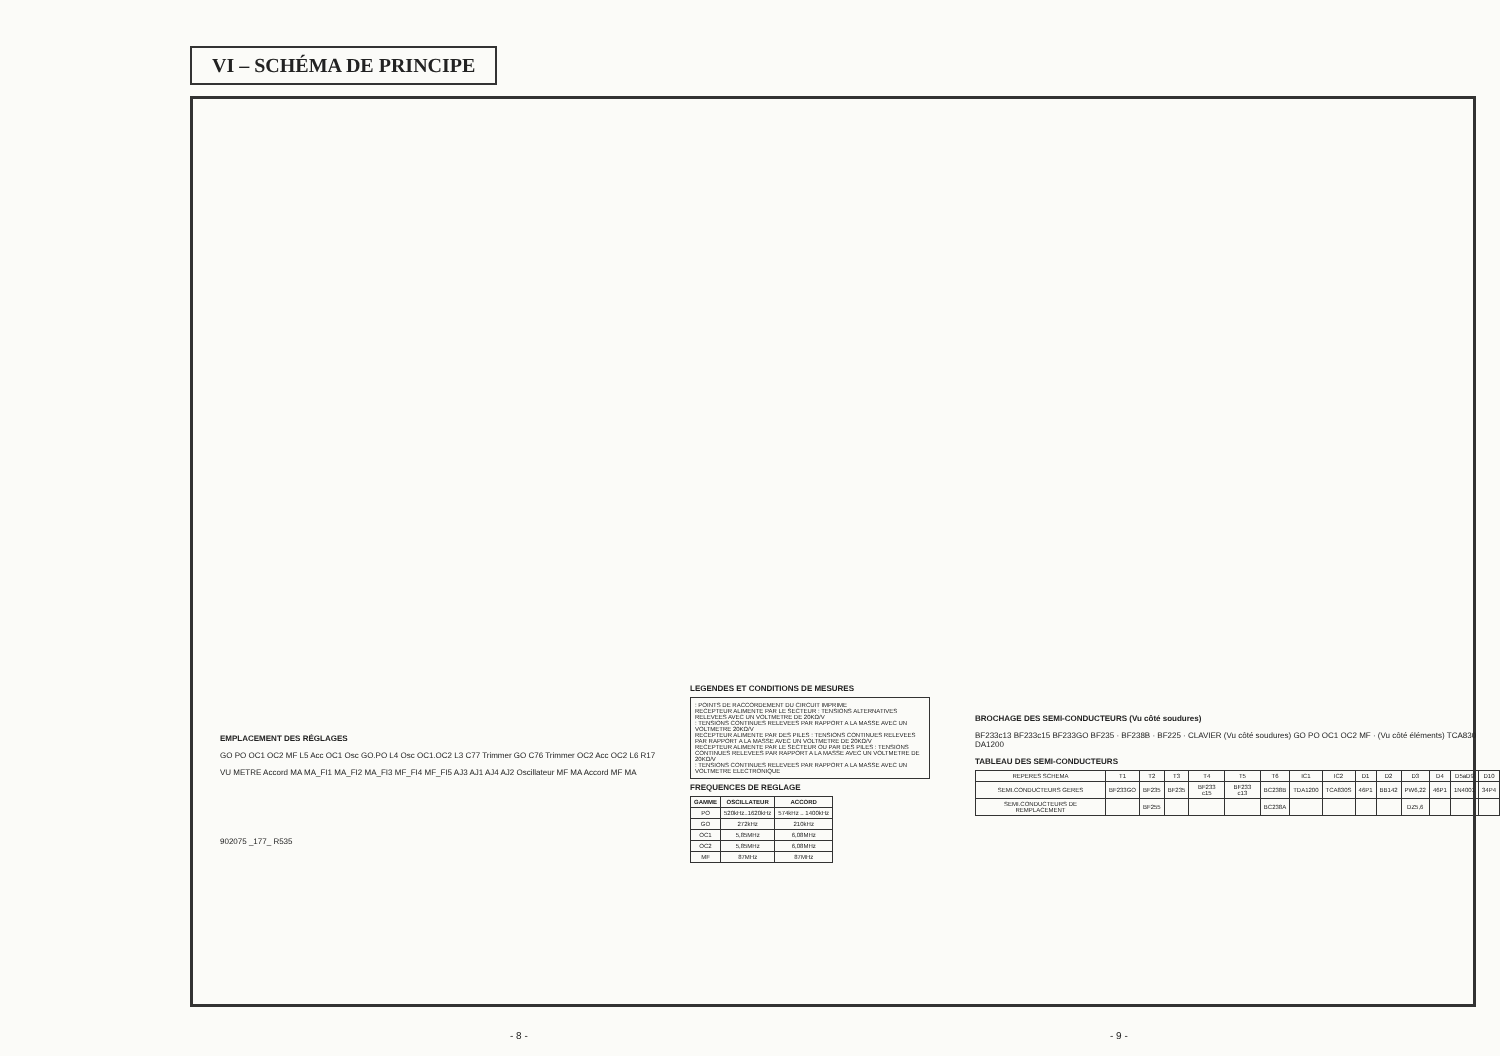VI – SCHÉMA DE PRINCIPE
EMPLACEMENT DES RÉGLAGES
GO PO OC1 OC2 MF L5 Acc OC1 Osc GO.PO L4 Osc OC1.OC2 L3 C77 Trimmer GO C76 Trimmer OC2 Acc OC2 L6 R17
VU METRE Accord MA MA_FI1 MA_FI2 MA_FI3 MF_FI4 MF_FI5 AJ3 AJ1 AJ4 AJ2 Oscillateur MF MA Accord MF MA
902075 _177_ R535
LEGENDES ET CONDITIONS DE MESURES
: POINTS DE RACCORDEMENT DU CIRCUIT IMPRIME
RECEPTEUR ALIMENTE PAR LE SECTEUR : TENSIONS ALTERNATIVES RELEVEES AVEC UN VOLTMETRE DE 20KΩ/V
: TENSIONS CONTINUES RELEVEES PAR RAPPORT A LA MASSE AVEC UN VOLTMETRE 20KΩ/V
RECEPTEUR ALIMENTE PAR DES PILES : TENSIONS CONTINUES RELEVEES PAR RAPPORT A LA MASSE AVEC UN VOLTMETRE DE 20KΩ/V
RECEPTEUR ALIMENTE PAR LE SECTEUR OU PAR DES PILES : TENSIONS CONTINUES RELEVEES PAR RAPPORT A LA MASSE AVEC UN VOLTMETRE DE 20KΩ/V
: TENSIONS CONTINUES RELEVEES PAR RAPPORT A LA MASSE AVEC UN VOLTMETRE ELECTRONIQUE
FREQUENCES DE REGLAGE
| GAMME | OSCILLATEUR | ACCORD |
| --- | --- | --- |
| PO | 520kHz..1620kHz | 574kHz .. 1400kHz |
| GO | 272kHz | 210kHz |
| OC1 | 5,85MHz | 6,08MHz |
| OC2 | 5,85MHz | 6,08MHz |
| MF | 87MHz | 87MHz |
BROCHAGE DES SEMI-CONDUCTEURS (Vu côté soudures)
BF233c13 BF233c15 BF233GO BF235 · BF238B · BF225 · CLAVIER (Vu côté soudures) GO PO OC1 OC2 MF · (Vu côté éléments) TCA830 DA1200
TABLEAU DES SEMI-CONDUCTEURS
| REPERES SCHEMA | T1 | T2 | T3 | T4 | T5 | T6 | IC1 | IC2 | D1 | D2 | D3 | D4 | D5aD9 | D10 |
| SEMI.CONDUCTEURS GERES | BF233GO | BF235 | BF235 | BF233 c15 | BF233 c13 | BC238B | TDA1200 | TCA830S | 46P1 | BB142 | PW6,22 | 46P1 | 1N4001 | 34P4 |
| SEMI.CONDUCTEURS DE REMPLACEMENT | | BF255 | | | | BC238A | | | | | DZ5,6 | | | |
- 8 - - 9 -